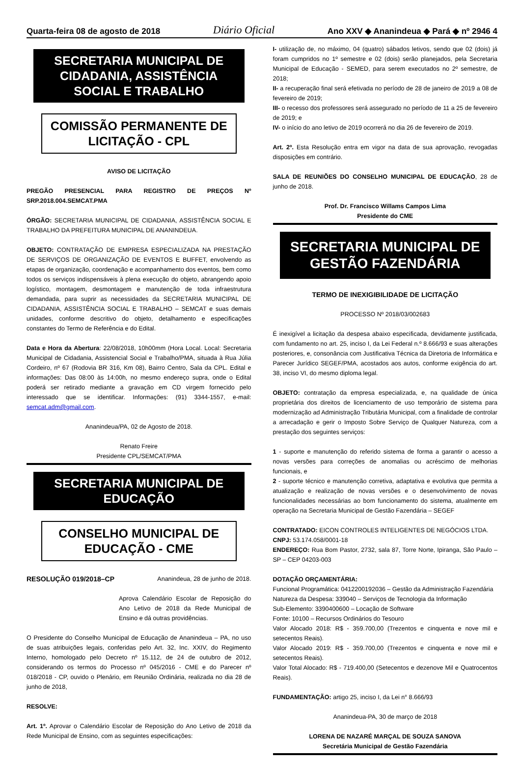Quarta-feira 08 de agosto de 2018 Diário Oficial Ano XXV ◆ Ananindeua ◆ Pará ◆ nº 2946 4
SECRETARIA MUNICIPAL DE CIDADANIA, ASSISTÊNCIA SOCIAL E TRABALHO
COMISSÃO PERMANENTE DE LICITAÇÃO - CPL
AVISO DE LICITAÇÃO
PREGÃO PRESENCIAL PARA REGISTRO DE PREÇOS Nº SRP.2018.004.SEMCAT.PMA
ÓRGÃO: SECRETARIA MUNICIPAL DE CIDADANIA, ASSISTÊNCIA SOCIAL E TRABALHO DA PREFEITURA MUNICIPAL DE ANANINDEUA.
OBJETO: CONTRATAÇÃO DE EMPRESA ESPECIALIZADA NA PRESTAÇÃO DE SERVIÇOS DE ORGANIZAÇÃO DE EVENTOS E BUFFET, envolvendo as etapas de organização, coordenação e acompanhamento dos eventos, bem como todos os serviços indispensáveis à plena execução do objeto, abrangendo apoio logístico, montagem, desmontagem e manutenção de toda infraestrutura demandada, para suprir as necessidades da SECRETARIA MUNICIPAL DE CIDADANIA, ASSISTÊNCIA SOCIAL E TRABALHO – SEMCAT e suas demais unidades, conforme descritivo do objeto, detalhamento e especificações constantes do Termo de Referência e do Edital.
Data e Hora da Abertura: 22/08/2018, 10h00mm (Hora Local. Local: Secretaria Municipal de Cidadania, Assistencial Social e Trabalho/PMA, situada à Rua Júlia Cordeiro, nº 67 (Rodovia BR 316, Km 08), Bairro Centro, Sala da CPL. Edital e informações: Das 08:00 às 14:00h, no mesmo endereço supra, onde o Edital poderá ser retirado mediante a gravação em CD virgem fornecido pelo interessado que se identificar. Informações: (91) 3344-1557, e-mail: semcat.adm@gmail.com.
Ananindeua/PA, 02 de Agosto de 2018.
Renato Freire
Presidente CPL/SEMCAT/PMA
SECRETARIA MUNICIPAL DE EDUCAÇÃO
CONSELHO MUNICIPAL DE EDUCAÇÃO - CME
RESOLUÇÃO 019/2018–CP Ananindeua, 28 de junho de 2018.
Aprova Calendário Escolar de Reposição do Ano Letivo de 2018 da Rede Municipal de Ensino e dá outras providências.
O Presidente do Conselho Municipal de Educação de Ananindeua – PA, no uso de suas atribuições legais, conferidas pelo Art. 32, Inc. XXIV, do Regimento Interno, homologado pelo Decreto nº 15.112, de 24 de outubro de 2012, considerando os termos do Processo nº 045/2016 - CME e do Parecer nº 018/2018 - CP, ouvido o Plenário, em Reunião Ordinária, realizada no dia 28 de junho de 2018,
RESOLVE:
Art. 1º. Aprovar o Calendário Escolar de Reposição do Ano Letivo de 2018 da Rede Municipal de Ensino, com as seguintes especificações:
I- utilização de, no máximo, 04 (quatro) sábados letivos, sendo que 02 (dois) já foram cumpridos no 1º semestre e 02 (dois) serão planejados, pela Secretaria Municipal de Educação - SEMED, para serem executados no 2º semestre, de 2018;
II- a recuperação final será efetivada no período de 28 de janeiro de 2019 a 08 de fevereiro de 2019;
III- o recesso dos professores será assegurado no período de 11 a 25 de fevereiro de 2019; e
IV- o início do ano letivo de 2019 ocorrerá no dia 26 de fevereiro de 2019.
Art. 2º. Esta Resolução entra em vigor na data de sua aprovação, revogadas disposições em contrário.
SALA DE REUNIÕES DO CONSELHO MUNICIPAL DE EDUCAÇÃO, 28 de junho de 2018.
Prof. Dr. Francisco Willams Campos Lima
Presidente do CME
SECRETARIA MUNICIPAL DE GESTÃO FAZENDÁRIA
TERMO DE INEXIGIBILIDADE DE LICITAÇÃO
PROCESSO Nº 2018/03/002683
É inexigível a licitação da despesa abaixo especificada, devidamente justificada, com fundamento no art. 25, inciso I, da Lei Federal n.º 8.666/93 e suas alterações posteriores, e, consonância com Justificativa Técnica da Diretoria de Informática e Parecer Jurídico SEGEF/PMA, acostados aos autos, conforme exigência do art. 38, inciso VI, do mesmo diploma legal.
OBJETO: contratação da empresa especializada, e, na qualidade de única proprietária dos direitos de licenciamento de uso temporário de sistema para modernização ad Administração Tributária Municipal, com a finalidade de controlar a arrecadação e gerir o Imposto Sobre Serviço de Qualquer Natureza, com a prestação dos seguintes serviços:
1 - suporte e manutenção do referido sistema de forma a garantir o acesso a novas versões para correções de anomalias ou acréscimo de melhorias funcionais, e
2 - suporte técnico e manutenção corretiva, adaptativa e evolutiva que permita a atualização e realização de novas versões e o desenvolvimento de novas funcionalidades necessárias ao bom funcionamento do sistema, atualmente em operação na Secretaria Municipal de Gestão Fazendária – SEGEF
CONTRATADO: EICON CONTROLES INTELIGENTES DE NEGÓCIOS LTDA.
CNPJ: 53.174.058/0001-18
ENDEREÇO: Rua Bom Pastor, 2732, sala 87, Torre Norte, Ipiranga, São Paulo – SP – CEP 04203-003
DOTAÇÃO ORÇAMENTÁRIA:
Funcional Programática: 0412200192036 – Gestão da Administração Fazendária
Natureza da Despesa: 339040 – Serviços de Tecnologia da Informação
Sub-Elemento: 3390400600 – Locação de Software
Fonte: 10100 – Recursos Ordinários do Tesouro
Valor Alocado 2018: R$ - 359.700,00 (Trezentos e cinquenta e nove mil e setecentos Reais).
Valor Alocado 2019: R$ - 359.700,00 (Trezentos e cinquenta e nove mil e setecentos Reais).
Valor Total Alocado: R$ - 719.400,00 (Setecentos e dezenove Mil e Quatrocentos Reais).
FUNDAMENTAÇÃO: artigo 25, inciso I, da Lei n° 8.666/93
Ananindeua-PA, 30 de março de 2018
LORENA DE NAZARÉ MARÇAL DE SOUZA SANOVA
Secretária Municipal de Gestão Fazendária